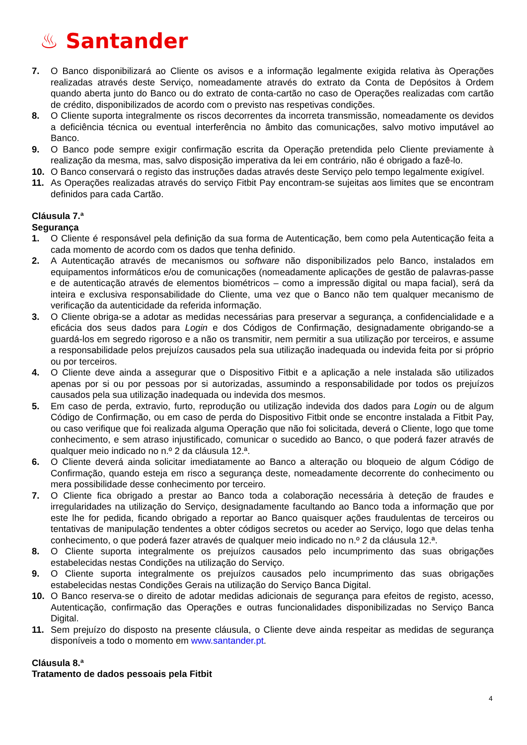♨ Santander
7. O Banco disponibilizará ao Cliente os avisos e a informação legalmente exigida relativa às Operações realizadas através deste Serviço, nomeadamente através do extrato da Conta de Depósitos à Ordem quando aberta junto do Banco ou do extrato de conta-cartão no caso de Operações realizadas com cartão de crédito, disponibilizados de acordo com o previsto nas respetivas condições.
8. O Cliente suporta integralmente os riscos decorrentes da incorreta transmissão, nomeadamente os devidos a deficiência técnica ou eventual interferência no âmbito das comunicações, salvo motivo imputável ao Banco.
9. O Banco pode sempre exigir confirmação escrita da Operação pretendida pelo Cliente previamente à realização da mesma, mas, salvo disposição imperativa da lei em contrário, não é obrigado a fazê-lo.
10. O Banco conservará o registo das instruções dadas através deste Serviço pelo tempo legalmente exigível.
11. As Operações realizadas através do serviço Fitbit Pay encontram-se sujeitas aos limites que se encontram definidos para cada Cartão.
Cláusula 7.ª
Segurança
1. O Cliente é responsável pela definição da sua forma de Autenticação, bem como pela Autenticação feita a cada momento de acordo com os dados que tenha definido.
2. A Autenticação através de mecanismos ou software não disponibilizados pelo Banco, instalados em equipamentos informáticos e/ou de comunicações (nomeadamente aplicações de gestão de palavras-passe e de autenticação através de elementos biométricos – como a impressão digital ou mapa facial), será da inteira e exclusiva responsabilidade do Cliente, uma vez que o Banco não tem qualquer mecanismo de verificação da autenticidade da referida informação.
3. O Cliente obriga-se a adotar as medidas necessárias para preservar a segurança, a confidencialidade e a eficácia dos seus dados para Login e dos Códigos de Confirmação, designadamente obrigando-se a guardá-los em segredo rigoroso e a não os transmitir, nem permitir a sua utilização por terceiros, e assume a responsabilidade pelos prejuízos causados pela sua utilização inadequada ou indevida feita por si próprio ou por terceiros.
4. O Cliente deve ainda a assegurar que o Dispositivo Fitbit e a aplicação a nele instalada são utilizados apenas por si ou por pessoas por si autorizadas, assumindo a responsabilidade por todos os prejuízos causados pela sua utilização inadequada ou indevida dos mesmos.
5. Em caso de perda, extravio, furto, reprodução ou utilização indevida dos dados para Login ou de algum Código de Confirmação, ou em caso de perda do Dispositivo Fitbit onde se encontre instalada a Fitbit Pay, ou caso verifique que foi realizada alguma Operação que não foi solicitada, deverá o Cliente, logo que tome conhecimento, e sem atraso injustificado, comunicar o sucedido ao Banco, o que poderá fazer através de qualquer meio indicado no n.º 2 da cláusula 12.ª.
6. O Cliente deverá ainda solicitar imediatamente ao Banco a alteração ou bloqueio de algum Código de Confirmação, quando esteja em risco a segurança deste, nomeadamente decorrente do conhecimento ou mera possibilidade desse conhecimento por terceiro.
7. O Cliente fica obrigado a prestar ao Banco toda a colaboração necessária à deteção de fraudes e irregularidades na utilização do Serviço, designadamente facultando ao Banco toda a informação que por este lhe for pedida, ficando obrigado a reportar ao Banco quaisquer ações fraudulentas de terceiros ou tentativas de manipulação tendentes a obter códigos secretos ou aceder ao Serviço, logo que delas tenha conhecimento, o que poderá fazer através de qualquer meio indicado no n.º 2 da cláusula 12.ª.
8. O Cliente suporta integralmente os prejuízos causados pelo incumprimento das suas obrigações estabelecidas nestas Condições na utilização do Serviço.
9. O Cliente suporta integralmente os prejuízos causados pelo incumprimento das suas obrigações estabelecidas nestas Condições Gerais na utilização do Serviço Banca Digital.
10. O Banco reserva-se o direito de adotar medidas adicionais de segurança para efeitos de registo, acesso, Autenticação, confirmação das Operações e outras funcionalidades disponibilizadas no Serviço Banca Digital.
11. Sem prejuízo do disposto na presente cláusula, o Cliente deve ainda respeitar as medidas de segurança disponíveis a todo o momento em www.santander.pt.
Cláusula 8.ª
Tratamento de dados pessoais pela Fitbit
4